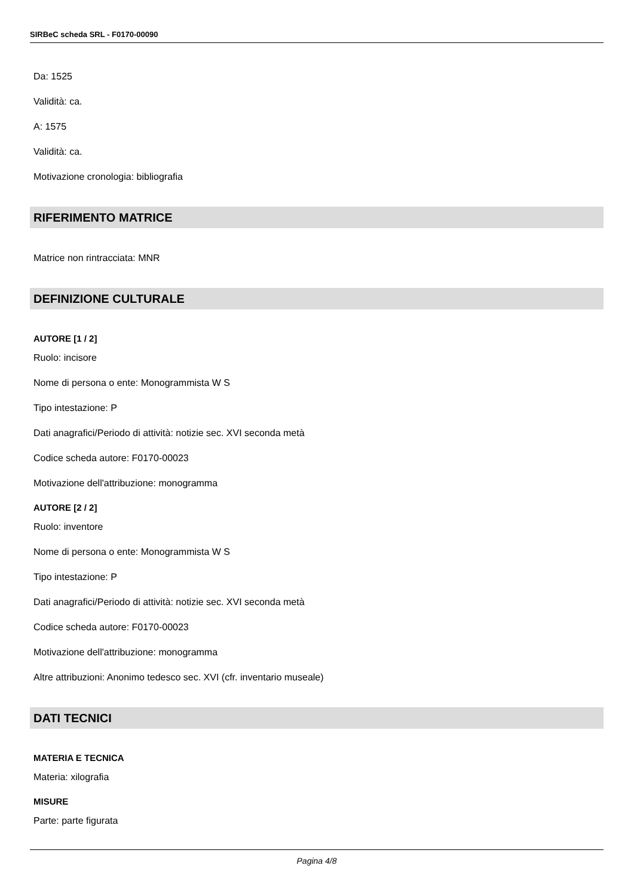SIRBeC scheda SRL - F0170-00090
Da: 1525
Validità: ca.
A: 1575
Validità: ca.
Motivazione cronologia: bibliografia
RIFERIMENTO MATRICE
Matrice non rintracciata: MNR
DEFINIZIONE CULTURALE
AUTORE [1 / 2]
Ruolo: incisore
Nome di persona o ente: Monogrammista W S
Tipo intestazione: P
Dati anagrafici/Periodo di attività: notizie sec. XVI seconda metà
Codice scheda autore: F0170-00023
Motivazione dell'attribuzione: monogramma
AUTORE [2 / 2]
Ruolo: inventore
Nome di persona o ente: Monogrammista W S
Tipo intestazione: P
Dati anagrafici/Periodo di attività: notizie sec. XVI seconda metà
Codice scheda autore: F0170-00023
Motivazione dell'attribuzione: monogramma
Altre attribuzioni: Anonimo tedesco sec. XVI (cfr. inventario museale)
DATI TECNICI
MATERIA E TECNICA
Materia: xilografia
MISURE
Parte: parte figurata
Pagina 4/8